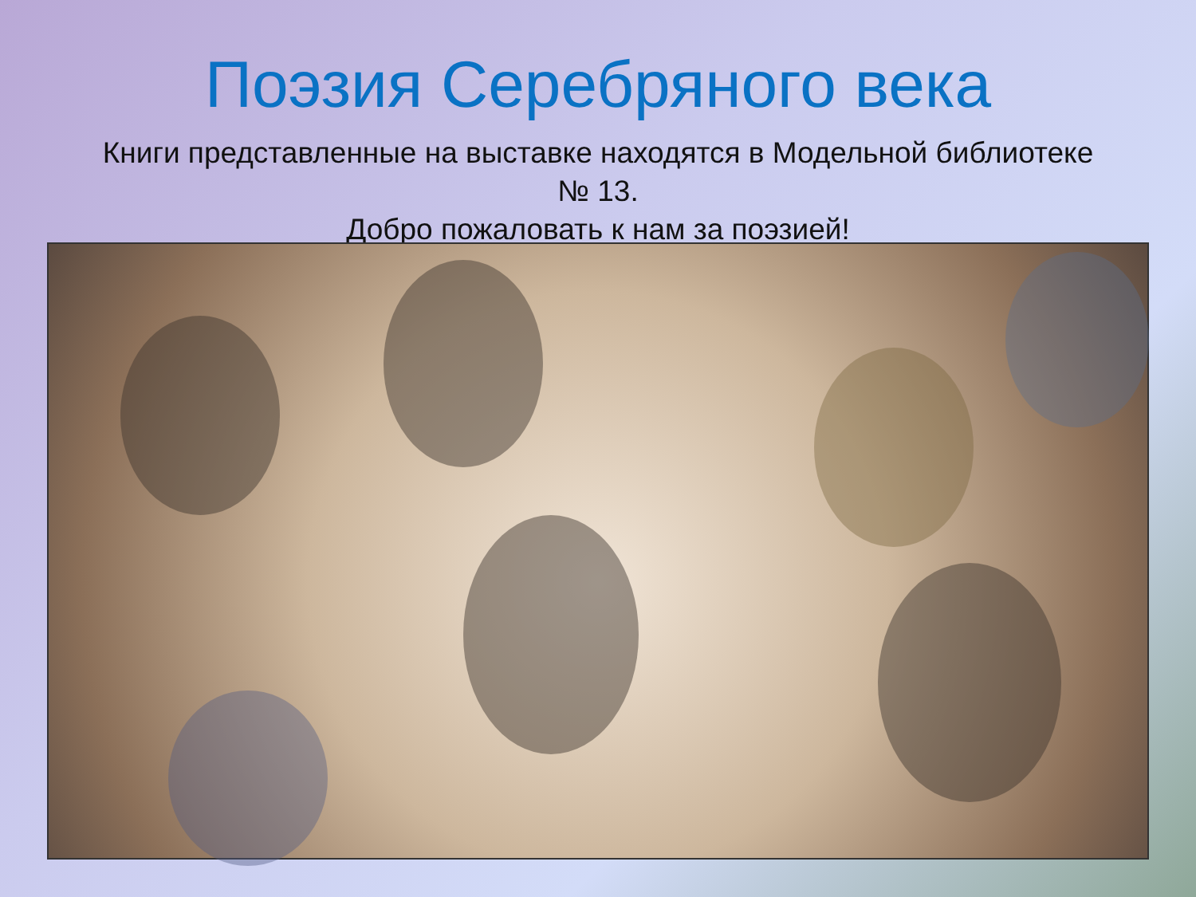Поэзия Серебряного века
Книги представленные на выставке находятся в Модельной библиотеке
№ 13.
Добро пожаловать к нам за поэзией!